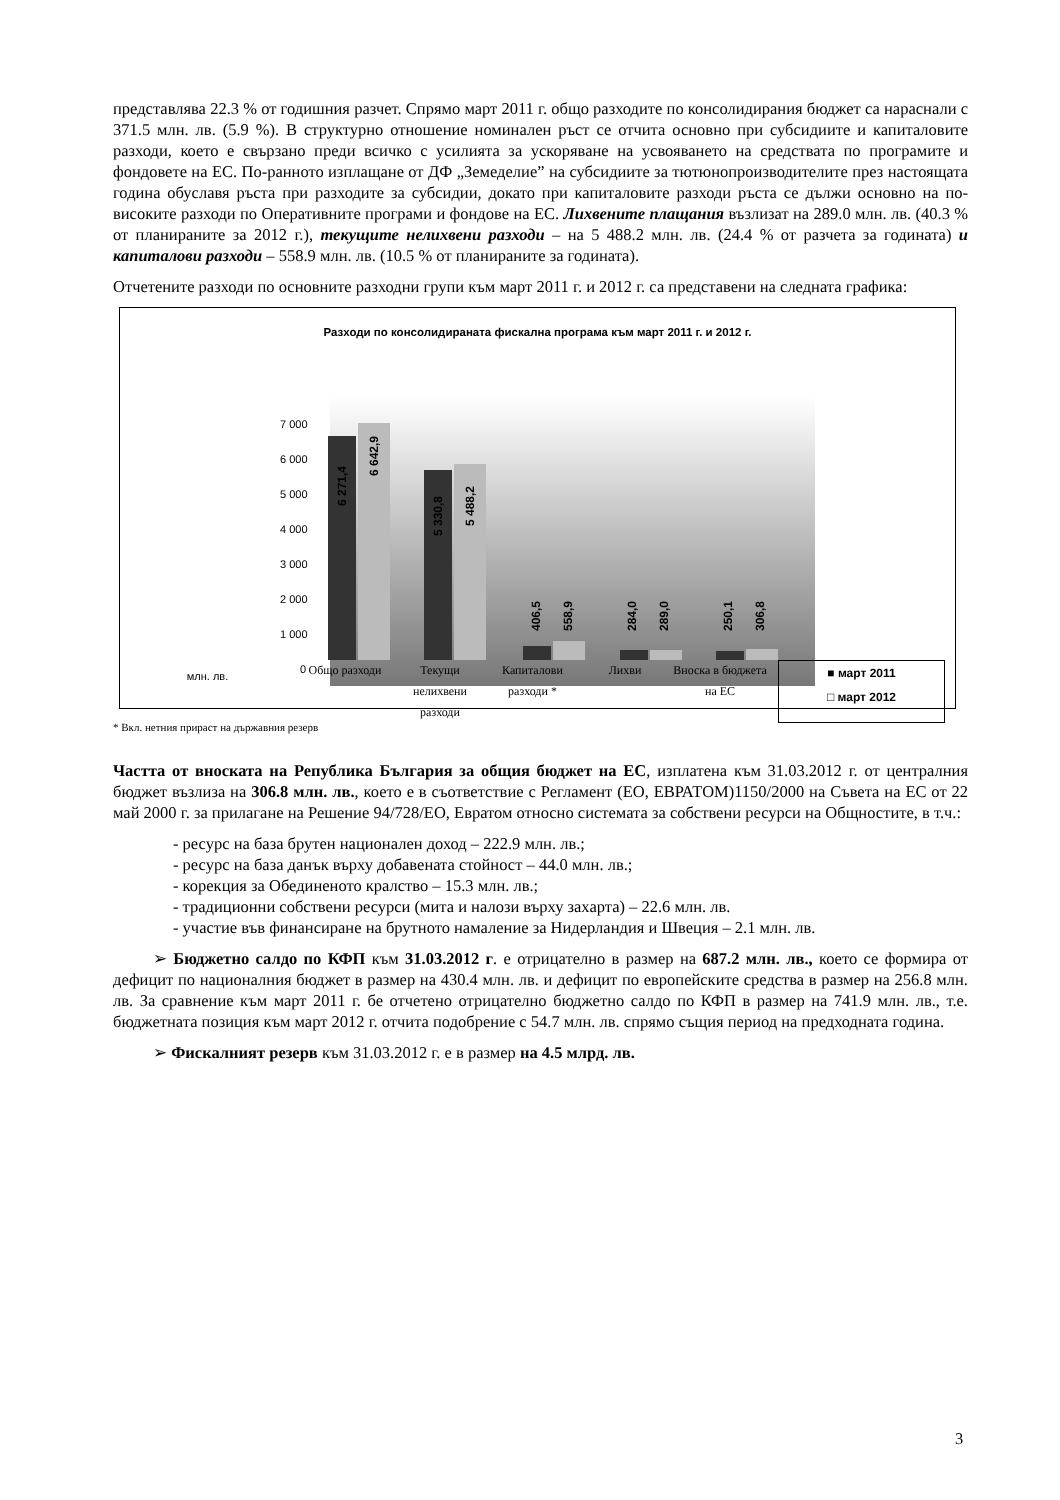представлява 22.3 % от годишния разчет. Спрямо март 2011 г. общо разходите по консолидирания бюджет са нараснали с 371.5 млн. лв. (5.9 %). В структурно отношение номинален ръст се отчита основно при субсидиите и капиталовите разходи, което е свързано преди всичко с усилията за ускоряване на усвояването на средствата по програмите и фондовете на ЕС. По-ранното изплащане от ДФ „Земеделие” на субсидиите за тютюнопроизводителите през настоящата година обуславя ръста при разходите за субсидии, докато при капиталовите разходи ръста се дължи основно на по-високите разходи по Оперативните програми и фондове на ЕС. Лихвените плащания възлизат на 289.0 млн. лв. (40.3 % от планираните за 2012 г.), текущите нелихвени разходи – на 5 488.2 млн. лв. (24.4 % от разчета за годината) и капиталови разходи – 558.9 млн. лв. (10.5 % от планираните за годината).
Отчетените разходи по основните разходни групи към март 2011 г. и 2012 г. са представени на следната графика:
Разходи по консолидираната фискална програма към март 2011 г. и 2012 г.
7 000
6 000
5 000
4 000
3 000
2 000
1 000
0
6 271,4
6 642,9
5 330,8
5 488,2
406,5
558,9
284,0
289,0
250,1
306,8
млн. лв.
Общо разходи Текущи нелихвени разходи
Капиталови разходи *
Лихви Вноска в бюджета на ЕС
■ март 2011
□ март 2012
* Вкл. нетния прираст на държавния резерв
Частта от вноската на Република България за общия бюджет на ЕС, изплатена към 31.03.2012 г. от централния бюджет възлиза на 306.8 млн. лв., което е в съответствие с Регламент (ЕО, ЕВРАТОМ)1150/2000 на Съвета на ЕС от 22 май 2000 г. за прилагане на Решение 94/728/ЕО, Евратом относно системата за собствени ресурси на Общностите, в т.ч.:
- ресурс на база брутен национален доход – 222.9 млн. лв.;
- ресурс на база данък върху добавената стойност – 44.0 млн. лв.;
- корекция за Обединеното кралство – 15.3 млн. лв.;
- традиционни собствени ресурси (мита и налози върху захарта) – 22.6 млн. лв.
- участие във финансиране на брутното намаление за Нидерландия и Швеция – 2.1 млн. лв.
➢ Бюджетно салдо по КФП към 31.03.2012 г. е отрицателно в размер на 687.2 млн. лв., което се формира от дефицит по националния бюджет в размер на 430.4 млн. лв. и дефицит по европейските средства в размер на 256.8 млн. лв. За сравнение към март 2011 г. бе отчетено отрицателно бюджетно салдо по КФП в размер на 741.9 млн. лв., т.е. бюджетната позиция към март 2012 г. отчита подобрение с 54.7 млн. лв. спрямо същия период на предходната година.
➢ Фискалният резерв към 31.03.2012 г. е в размер на 4.5 млрд. лв.
3